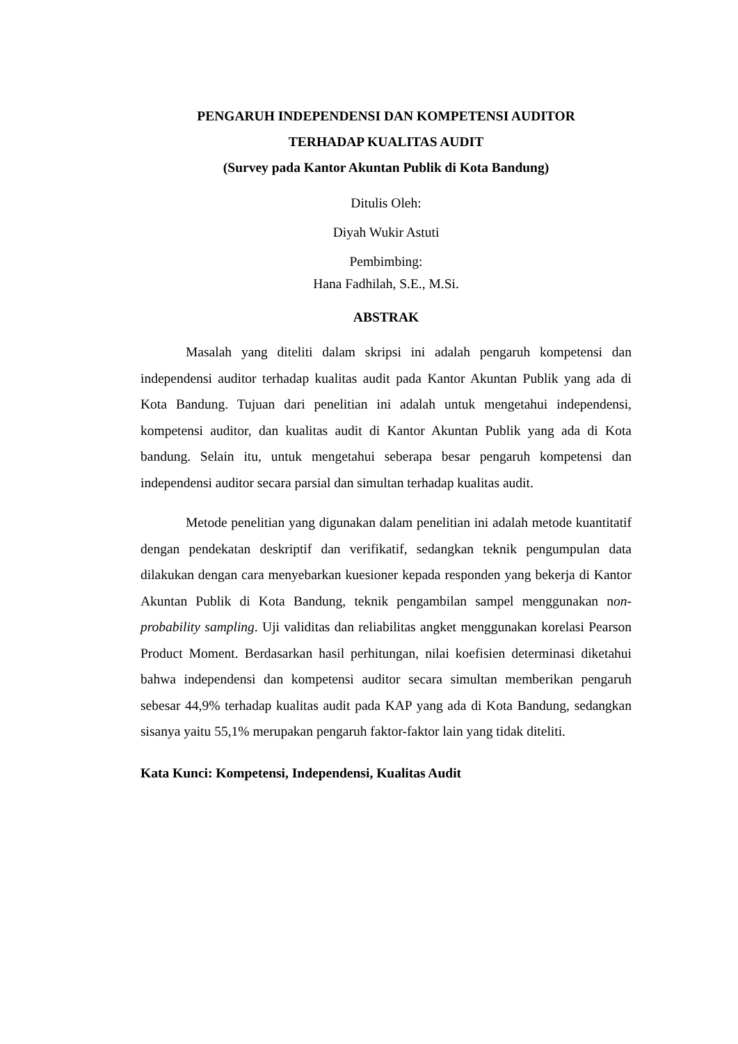PENGARUH INDEPENDENSI DAN KOMPETENSI AUDITOR
TERHADAP KUALITAS AUDIT
(Survey pada Kantor Akuntan Publik di Kota Bandung)
Ditulis Oleh:
Diyah Wukir Astuti
Pembimbing:
Hana Fadhilah, S.E., M.Si.
ABSTRAK
Masalah yang diteliti dalam skripsi ini adalah pengaruh kompetensi dan independensi auditor terhadap kualitas audit pada Kantor Akuntan Publik yang ada di Kota Bandung. Tujuan dari penelitian ini adalah untuk mengetahui independensi, kompetensi auditor, dan kualitas audit di Kantor Akuntan Publik yang ada di Kota bandung. Selain itu, untuk mengetahui seberapa besar pengaruh kompetensi dan independensi auditor secara parsial dan simultan terhadap kualitas audit.
Metode penelitian yang digunakan dalam penelitian ini adalah metode kuantitatif dengan pendekatan deskriptif dan verifikatif, sedangkan teknik pengumpulan data dilakukan dengan cara menyebarkan kuesioner kepada responden yang bekerja di Kantor Akuntan Publik di Kota Bandung, teknik pengambilan sampel menggunakan non-probability sampling. Uji validitas dan reliabilitas angket menggunakan korelasi Pearson Product Moment. Berdasarkan hasil perhitungan, nilai koefisien determinasi diketahui bahwa independensi dan kompetensi auditor secara simultan memberikan pengaruh sebesar 44,9% terhadap kualitas audit pada KAP yang ada di Kota Bandung, sedangkan sisanya yaitu 55,1% merupakan pengaruh faktor-faktor lain yang tidak diteliti.
Kata Kunci: Kompetensi, Independensi, Kualitas Audit